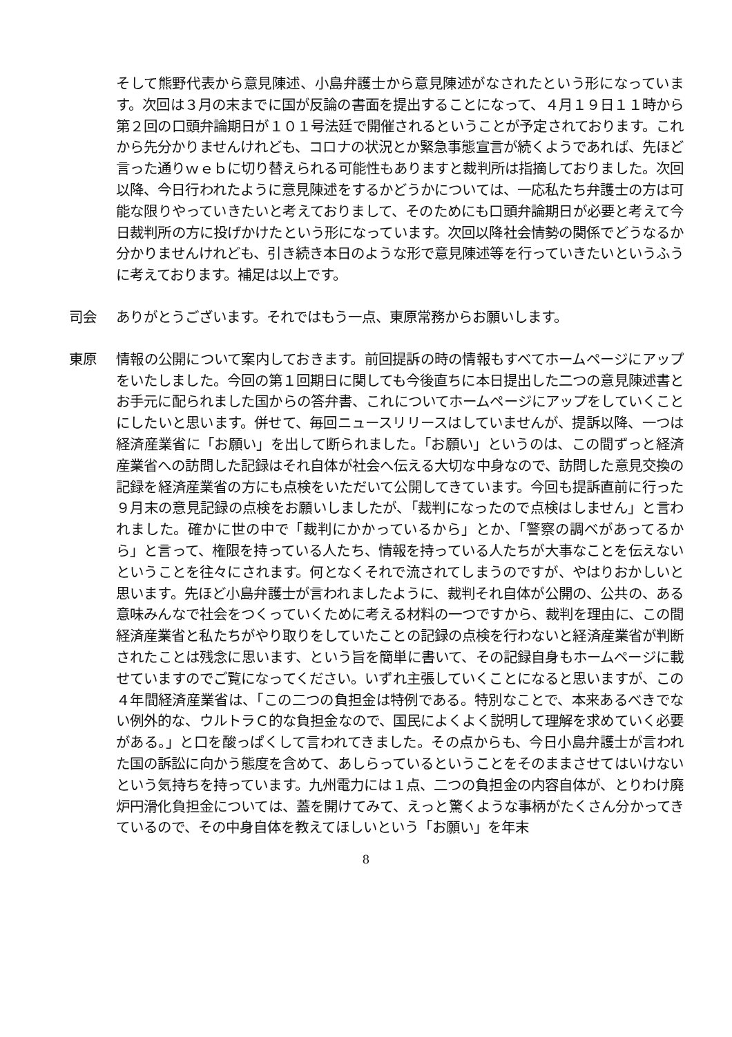そして熊野代表から意見陳述、小島弁護士から意見陳述がなされたという形になっています。次回は３月の末までに国が反論の書面を提出することになって、４月１９日１１時から第２回の口頭弁論期日が１０１号法廷で開催されるということが予定されております。これから先分かりませんけれども、コロナの状況とか緊急事態宣言が続くようであれば、先ほど言った通りｗｅｂに切り替えられる可能性もありますと裁判所は指摘しておりました。次回以降、今日行われたように意見陳述をするかどうかについては、一応私たち弁護士の方は可能な限りやっていきたいと考えておりまして、そのためにも口頭弁論期日が必要と考えて今日裁判所の方に投げかけたという形になっています。次回以降社会情勢の関係でどうなるか分かりませんけれども、引き続き本日のような形で意見陳述等を行っていきたいというふうに考えております。補足は以上です。
司会 ありがとうございます。それではもう一点、東原常務からお願いします。
東原 情報の公開について案内しておきます。前回提訴の時の情報もすべてホームページにアップをいたしました。今回の第１回期日に関しても今後直ちに本日提出した二つの意見陳述書とお手元に配られました国からの答弁書、これについてホームページにアップをしていくことにしたいと思います。併せて、毎回ニュースリリースはしていませんが、提訴以降、一つは経済産業省に「お願い」を出して断られました。「お願い」というのは、この間ずっと経済産業省への訪問した記録はそれ自体が社会へ伝える大切な中身なので、訪問した意見交換の記録を経済産業省の方にも点検をいただいて公開してきています。今回も提訴直前に行った９月末の意見記録の点検をお願いしましたが、「裁判になったので点検はしません」と言われました。確かに世の中で「裁判にかかっているから」とか、「警察の調べがあってるから」と言って、権限を持っている人たち、情報を持っている人たちが大事なことを伝えないということを往々にされます。何となくそれで流されてしまうのですが、やはりおかしいと思います。先ほど小島弁護士が言われましたように、裁判それ自体が公開の、公共の、ある意味みんなで社会をつくっていくために考える材料の一つですから、裁判を理由に、この間経済産業省と私たちがやり取りをしていたことの記録の点検を行わないと経済産業省が判断されたことは残念に思います、という旨を簡単に書いて、その記録自身もホームページに載せていますのでご覧になってください。いずれ主張していくことになると思いますが、この４年間経済産業省は、「この二つの負担金は特例である。特別なことで、本来あるべきでない例外的な、ウルトラＣ的な負担金なので、国民によくよく説明して理解を求めていく必要がある。」と口を酸っぱくして言われてきました。その点からも、今日小島弁護士が言われた国の訴訟に向かう態度を含めて、あしらっているということをそのままさせてはいけないという気持ちを持っています。九州電力には１点、二つの負担金の内容自体が、とりわけ廃炉円滑化負担金については、蓋を開けてみて、えっと驚くような事柄がたくさん分かってきているので、その中身自体を教えてほしいという「お願い」を年末
8